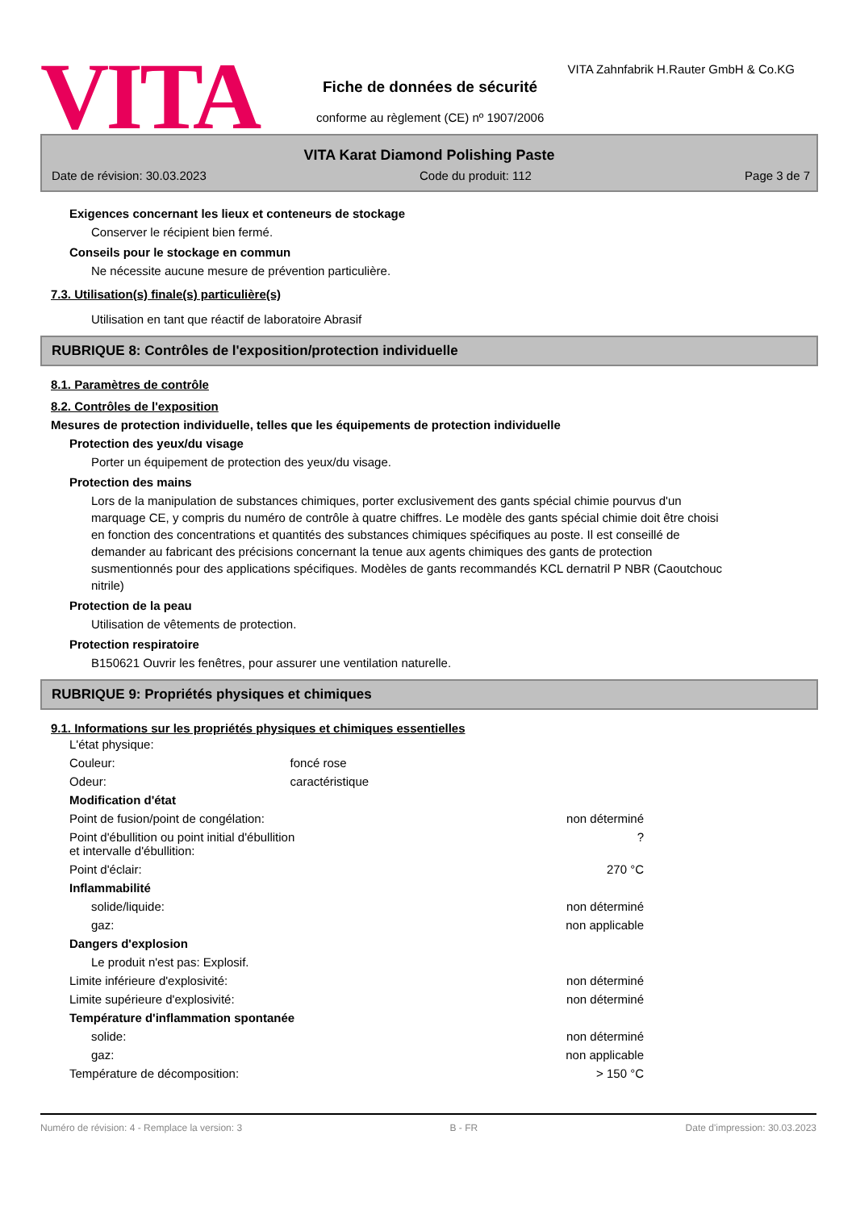VITA
VITA Zahnfabrik H.Rauter GmbH & Co.KG
Fiche de données de sécurité
conforme au règlement (CE) nº 1907/2006
VITA Karat Diamond Polishing Paste
Date de révision: 30.03.2023 Code du produit: 112 Page 3 de 7
Exigences concernant les lieux et conteneurs de stockage
Conserver le récipient bien fermé.
Conseils pour le stockage en commun
Ne nécessite aucune mesure de prévention particulière.
7.3. Utilisation(s) finale(s) particulière(s)
Utilisation en tant que réactif de laboratoire Abrasif
RUBRIQUE 8: Contrôles de l'exposition/protection individuelle
8.1. Paramètres de contrôle
8.2. Contrôles de l'exposition
Mesures de protection individuelle, telles que les équipements de protection individuelle
Protection des yeux/du visage
Porter un équipement de protection des yeux/du visage.
Protection des mains
Lors de la manipulation de substances chimiques, porter exclusivement des gants spécial chimie pourvus d'un marquage CE, y compris du numéro de contrôle à quatre chiffres. Le modèle des gants spécial chimie doit être choisi en fonction des concentrations et quantités des substances chimiques spécifiques au poste. Il est conseillé de demander au fabricant des précisions concernant la tenue aux agents chimiques des gants de protection susmentionnés pour des applications spécifiques. Modèles de gants recommandés KCL dernatril P NBR (Caoutchouc nitrile)
Protection de la peau
Utilisation de vêtements de protection.
Protection respiratoire
B150621 Ouvrir les fenêtres, pour assurer une ventilation naturelle.
RUBRIQUE 9: Propriétés physiques et chimiques
9.1. Informations sur les propriétés physiques et chimiques essentielles
| L'état physique: | | |
| Couleur: | foncé rose | |
| Odeur: | caractéristique | |
| Modification d'état | | |
| Point de fusion/point de congélation: | | non déterminé |
| Point d'ébullition ou point initial d'ébullition et intervalle d'ébullition: | | ? |
| Point d'éclair: | | 270 °C |
| Inflammabilité | | |
| solide/liquide: | | non déterminé |
| gaz: | | non applicable |
| Dangers d'explosion | | |
| Le produit n'est pas: Explosif. | | |
| Limite inférieure d'explosivité: | | non déterminé |
| Limite supérieure d'explosivité: | | non déterminé |
| Température d'inflammation spontanée | | |
| solide: | | non déterminé |
| gaz: | | non applicable |
| Température de décomposition: | | > 150 °C |
Numéro de révision: 4 - Remplace la version: 3 B - FR Date d'impression: 30.03.2023